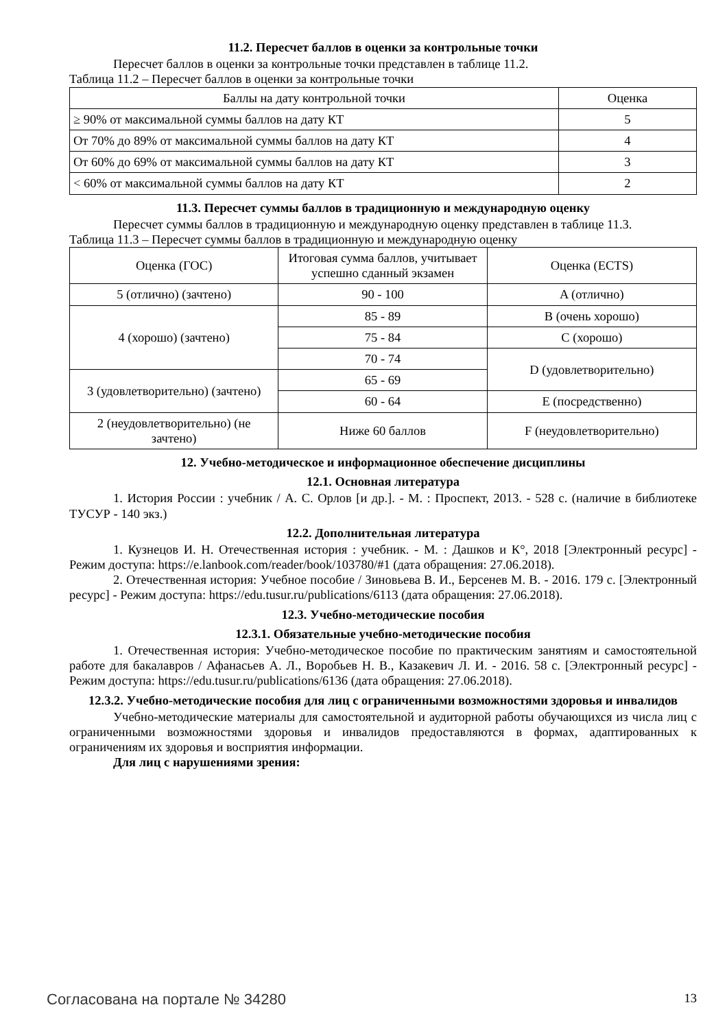11.2. Пересчет баллов в оценки за контрольные точки
Пересчет баллов в оценки за контрольные точки представлен в таблице 11.2.
Таблица 11.2 – Пересчет баллов в оценки за контрольные точки
| Баллы на дату контрольной точки | Оценка |
| --- | --- |
| ≥ 90% от максимальной суммы баллов на дату КТ | 5 |
| От 70% до 89% от максимальной суммы баллов на дату КТ | 4 |
| От 60% до 69% от максимальной суммы баллов на дату КТ | 3 |
| < 60% от максимальной суммы баллов на дату КТ | 2 |
11.3. Пересчет суммы баллов в традиционную и международную оценку
Пересчет суммы баллов в традиционную и международную оценку представлен в таблице 11.3.
Таблица 11.3 – Пересчет суммы баллов в традиционную и международную оценку
| Оценка (ГОС) | Итоговая сумма баллов, учитывает успешно сданный экзамен | Оценка (ECTS) |
| --- | --- | --- |
| 5 (отлично) (зачтено) | 90 - 100 | A (отлично) |
| 4 (хорошо) (зачтено) | 85 - 89 | B (очень хорошо) |
| | 75 - 84 | C (хорошо) |
| | 70 - 74 | D (удовлетворительно) |
| 3 (удовлетворительно) (зачтено) | 65 - 69 | |
| | 60 - 64 | E (посредственно) |
| 2 (неудовлетворительно) (не зачтено) | Ниже 60 баллов | F (неудовлетворительно) |
12. Учебно-методическое и информационное обеспечение дисциплины
12.1. Основная литература
1. История России : учебник / А. С. Орлов [и др.]. - М. : Проспект, 2013. - 528 с. (наличие в библиотеке ТУСУР - 140 экз.)
12.2. Дополнительная литература
1. Кузнецов И. Н. Отечественная история : учебник. - М. : Дашков и К°, 2018 [Электронный ресурс] - Режим доступа: https://e.lanbook.com/reader/book/103780/#1 (дата обращения: 27.06.2018).
2. Отечественная история: Учебное пособие / Зиновьева В. И., Берсенев М. В. - 2016. 179 с. [Электронный ресурс] - Режим доступа: https://edu.tusur.ru/publications/6113 (дата обращения: 27.06.2018).
12.3. Учебно-методические пособия
12.3.1. Обязательные учебно-методические пособия
1. Отечественная история: Учебно-методическое пособие по практическим занятиям и самостоятельной работе для бакалавров / Афанасьев А. Л., Воробьев Н. В., Казакевич Л. И. - 2016. 58 с. [Электронный ресурс] - Режим доступа: https://edu.tusur.ru/publications/6136 (дата обращения: 27.06.2018).
12.3.2. Учебно-методические пособия для лиц с ограниченными возможностями здоровья и инвалидов
Учебно-методические материалы для самостоятельной и аудиторной работы обучающихся из числа лиц с ограниченными возможностями здоровья и инвалидов предоставляются в формах, адаптированных к ограничениям их здоровья и восприятия информации.
Для лиц с нарушениями зрения:
Согласована на портале № 34280 13